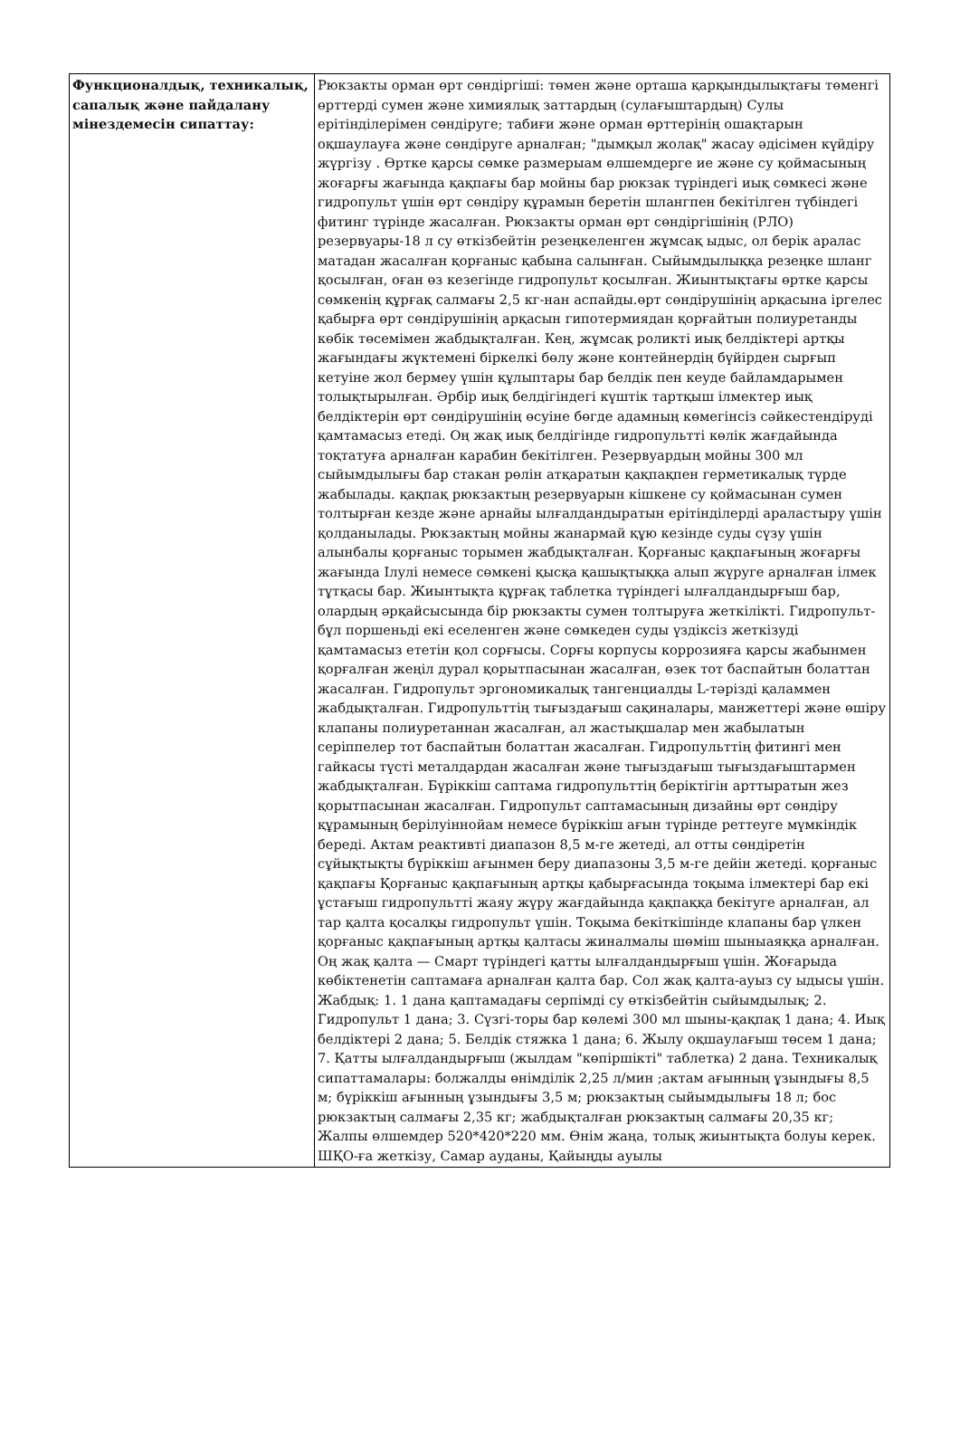| Функционалдық, техникалық, сапалық және пайдалану мінездемесін сипаттау: | Рюкзакты орман өрт сөндіргіші: төмен және орташа қарқындылықтағы төменгі өрттерді сумен және химиялық заттардың (сулағыштардың) Сулы ерітінділерімен сөндіруге; табиғи және орман өрттерінің ошақтарын оқшаулауға және сөндіруге арналған; "дымқыл жолақ" жасау әдісімен күйдіру жүргізу . Өртке қарсы сөмке размерыам өлшемдерге ие және су қоймасының жоғарғы жағында қақпағы бар мойны бар рюкзак түріндегі иық сөмкесі және гидропульт үшін өрт сөндіру құрамын беретін шлангпен бекітілген түбіндегі фитинг түрінде жасалған. Рюкзакты орман өрт сөндіргішінің (РЛО) резервуары-18 л су өткізбейтін резеңкеленген жұмсақ ыдыс, ол берік аралас матадан жасалған қорғаныс қабына салынған. Сыйымдылыққа резеңке шланг қосылған, оған өз кезегінде гидропульт қосылған. Жиынтықтағы өртке қарсы сөмкенің құрғақ салмағы 2,5 кг-нан аспайды.өрт сөндірушінің арқасына іргелес қабырға өрт сөндірушінің арқасын гипотермиядан қорғайтын полиуретанды көбік төсемімен жабдықталған. Кең, жұмсақ роликті иық белдіктері артқы жағындағы жүктемені біркелкі бөлу және контейнердің бүйірден сырғып кетуіне жол бермеу үшін құлыптары бар белдік пен кеуде байламдарымен толықтырылған. Әрбір иық белдігіндегі күштік тартқыш ілмектер иық белдіктерін өрт сөндірушінің өсуіне бөгде адамның көмегінсіз сәйкестендіруді қамтамасыз етеді. Оң жақ иық белдігінде гидропультті көлік жағдайында тоқтатуға арналған карабин бекітілген. Резервуардың мойны 300 мл сыйымдылығы бар стакан рөлін атқаратын қақпақпен герметикалық түрде жабылады. қақпақ рюкзактың резервуарын кішкене су қоймасынан сумен толтырған кезде және арнайы ылғалдандыратын ерітінділерді араластыру үшін қолданылады. Рюкзактың мойны жанармай құю кезінде суды сүзу үшін алынбалы қорғаныс торымен жабдықталған. Қорғаныс қақпағының жоғарғы жағында Ілулі немесе сөмкені қысқа қашықтыққа алып жүруге арналған ілмек тұтқасы бар. Жиынтықта құрғақ таблетка түріндегі ылғалдандырғыш бар, олардың әрқайсысында бір рюкзакты сумен толтыруға жеткілікті. Гидропульт-бұл поршеньді екі еселенген және сөмкеден суды үздіксіз жеткізуді қамтамасыз ететін қол сорғысы. Сорғы корпусы коррозияға қарсы жабынмен қорғалған жеңіл дурал қорытпасынан жасалған, өзек тот баспайтын болаттан жасалған. Гидропульт эргономикалық тангенциалды L-тәрізді қаламмен жабдықталған. Гидропульттің тығыздағыш сақиналары, манжеттері және өшіру клапаны полиуретаннан жасалған, ал жастықшалар мен жабылатын серіппелер тот баспайтын болаттан жасалған. Гидропульттің фитингі мен гайкасы түсті металдардан жасалған және тығыздағыш тығыздағыштармен жабдықталған. Бүріккіш саптама гидропульттің беріктігін арттыратын жез қорытпасынан жасалған. Гидропульт саптамасының дизайны өрт сөндіру құрамының берілуіннойам немесе бүріккіш ағын түрінде реттеуге мүмкіндік береді. Актам реактивті диапазон 8,5 м-ге жетеді, ал отты сөндіретін сұйықтықты бүріккіш ағынмен беру диапазоны 3,5 м-ге дейін жетеді. қорғаныс қақпағы Қорғаныс қақпағының артқы қабырғасында тоқыма ілмектері бар екі ұстағыш гидропультті жаяу жүру жағдайында қақпаққа бекітуге арналған, ал тар қалта қосалқы гидропульт үшін. Тоқыма бекіткішінде клапаны бар үлкен қорғаныс қақпағының артқы қалтасы жиналмалы шөміш шыныаяққа арналған. Оң жақ қалта — Смарт түріндегі қатты ылғалдандырғыш үшін. Жоғарыда көбіктенетін саптамаға арналған қалта бар. Сол жақ қалта-ауыз су ыдысы үшін. Жабдық: 1. 1 дана қаптамадағы серпімді су өткізбейтін сыйымдылық; 2. Гидропульт 1 дана; 3. Сүзгі-торы бар көлемі 300 мл шыны-қақпақ 1 дана; 4. Иық белдіктері 2 дана; 5. Белдік стяжка 1 дана; 6. Жылу оқшаулағыш төсем 1 дана; 7. Қатты ылғалдандырғыш (жылдам "көпіршікті" таблетка) 2 дана. Техникалық сипаттамалары: болжалды өнімділік 2,25 л/мин ;актам ағынның ұзындығы 8,5 м; бүріккіш ағынның ұзындығы 3,5 м; рюкзактың сыйымдылығы 18 л; бос рюкзактың салмағы 2,35 кг; жабдықталған рюкзактың салмағы 20,35 кг; Жалпы өлшемдер 520*420*220 мм. Өнім жаңа, толық жиынтықта болуы керек. ШҚО-ға жеткізу, Самар ауданы, Қайыңды ауылы |